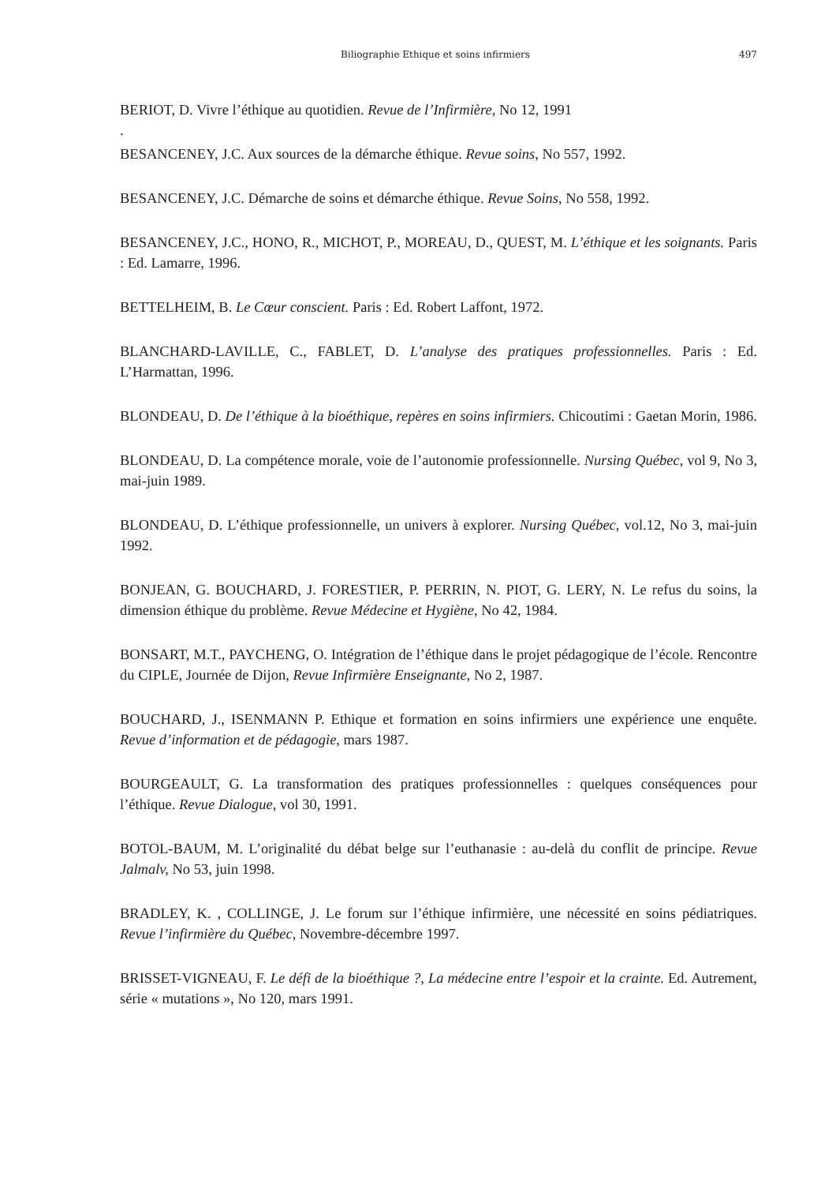Biliographie Ethique et soins infirmiers 497
BERIOT, D. Vivre l’éthique au quotidien. Revue de l’Infirmière, No 12, 1991
.
BESANCENEY, J.C. Aux sources de la démarche éthique. Revue soins, No 557, 1992.
BESANCENEY, J.C. Démarche de soins et démarche éthique. Revue Soins, No 558, 1992.
BESANCENEY, J.C., HONO, R., MICHOT, P., MOREAU, D., QUEST, M. L’éthique et les soignants. Paris : Ed. Lamarre, 1996.
BETTELHEIM, B. Le Cœur conscient. Paris : Ed. Robert Laffont, 1972.
BLANCHARD-LAVILLE, C., FABLET, D. L’analyse des pratiques professionnelles. Paris : Ed. L’Harmattan, 1996.
BLONDEAU, D. De l’éthique à la bioéthique, repères en soins infirmiers. Chicoutimi : Gaetan Morin, 1986.
BLONDEAU, D. La compétence morale, voie de l’autonomie professionnelle. Nursing Québec, vol 9, No 3, mai-juin 1989.
BLONDEAU, D. L’éthique professionnelle, un univers à explorer. Nursing Québec, vol.12, No 3, mai-juin 1992.
BONJEAN, G. BOUCHARD, J. FORESTIER, P. PERRIN, N. PIOT, G. LERY, N. Le refus du soins, la dimension éthique du problème. Revue Médecine et Hygiène, No 42, 1984.
BONSART, M.T., PAYCHENG, O. Intégration de l’éthique dans le projet pédagogique de l’école. Rencontre du CIPLE, Journée de Dijon, Revue Infirmière Enseignante, No 2, 1987.
BOUCHARD, J., ISENMANN P. Ethique et formation en soins infirmiers une expérience une enquête. Revue d’information et de pédagogie, mars 1987.
BOURGEAULT, G. La transformation des pratiques professionnelles : quelques conséquences pour l’éthique. Revue Dialogue, vol 30, 1991.
BOTOL-BAUM, M. L’originalité du débat belge sur l’euthanasie : au-delà du conflit de principe. Revue Jalmalv, No 53, juin 1998.
BRADLEY, K. , COLLINGE, J. Le forum sur l’éthique infirmière, une nécessité en soins pédiatriques. Revue l’infirmière du Québec, Novembre-décembre 1997.
BRISSET-VIGNEAU, F. Le défi de la bioéthique ?, La médecine entre l’espoir et la crainte. Ed. Autrement, série « mutations », No 120, mars 1991.